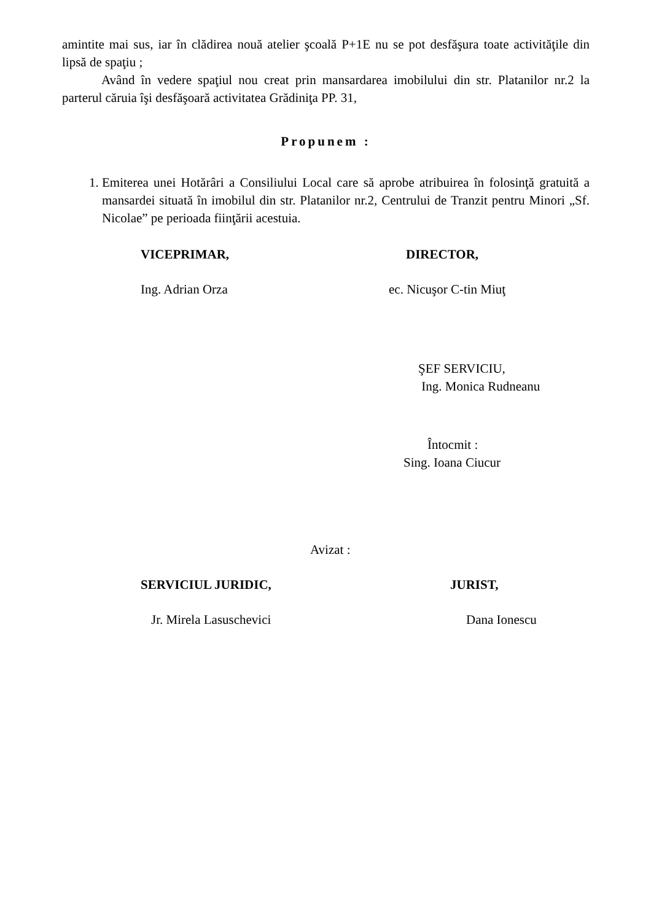amintite mai sus, iar în clădirea nouă atelier şcoală P+1E nu se pot desfăşura toate activităţile din lipsă de spaţiu ;
Având în vedere spaţiul nou creat prin mansardarea imobilului din str. Platanilor nr.2 la parterul căruia îşi desfăşoară activitatea Grădiniţa PP. 31,
Propunem :
1. Emiterea unei Hotărâri a Consiliului Local care să aprobe atribuirea în folosinţă gratuită a mansardei situată în imobilul din str. Platanilor nr.2, Centrului de Tranzit pentru Minori „Sf. Nicolae” pe perioada fiinţării acestuia.
VICEPRIMAR, DIRECTOR,
Ing. Adrian Orza ec. Nicuşor C-tin Miuţ
ŞEF SERVICIU,
Ing. Monica Rudneanu
Întocmit :
Sing. Ioana Ciucur
Avizat :
SERVICIUL JURIDIC, JURIST,
Jr. Mirela Lasuschevici Dana Ionescu